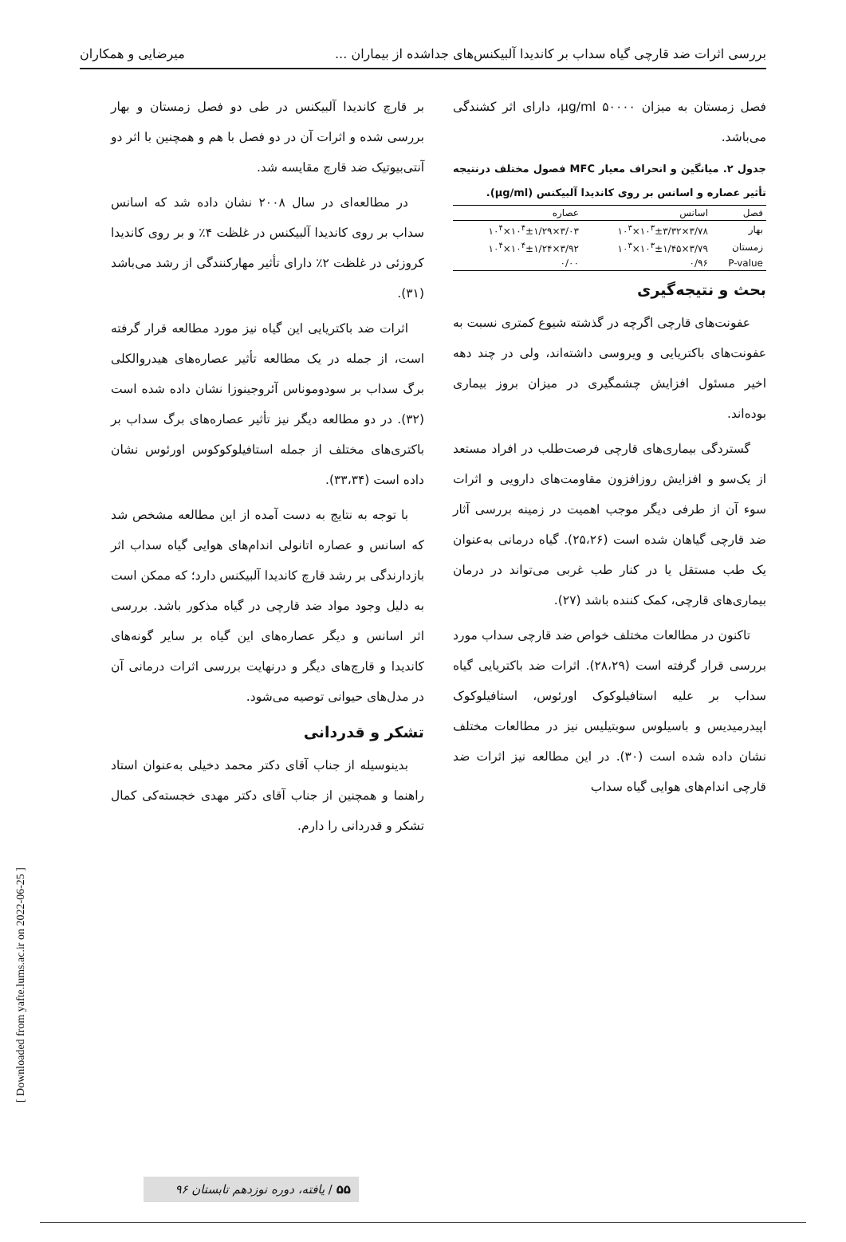بررسی اثرات ضد قارچی گیاه سداب بر کاندیدا آلبیکنس‌های جداشده از بیماران ... میرضایی و همکاران
فصل زمستان به میزان µg/ml ۵۰۰۰۰، دارای اثر کشندگی می‌باشد.
جدول ۲. میانگین و انحراف معیار MFC فصول مختلف درنتیجه تأثیر عصاره و اسانس بر روی کاندیدا آلبیکنس (µg/ml).
| فصل | اسانس | عصاره |
| --- | --- | --- |
| بهار | ۳/۷۸×۱۰<sup>۳</sup>±۳/۳۲×۱۰<sup>۳</sup> | ۳/۰۳×۱۰<sup>۴</sup>±۱/۲۹×۱۰<sup>۴</sup> |
| زمستان | ۳/۷۹×۱۰<sup>۳</sup>±۱/۴۵×۱۰<sup>۳</sup> | ۳/۹۲×۱۰<sup>۴</sup>±۱/۲۴×۱۰<sup>۴</sup> |
| P-value | ۰/۹۶ | ۰/۰۰ |
بحث و نتیجه‌گیری
عفونت‌های قارچی اگرچه در گذشته شیوع کمتری نسبت به عفونت‌های باکتریایی و ویروسی داشته‌اند، ولی در چند دهه اخیر مسئول افزایش چشمگیری در میزان بروز بیماری بوده‌اند.
گستردگی بیماری‌های قارچی فرصت‌طلب در افراد مستعد از یک‌سو و افزایش روزافزون مقاومت‌های دارویی و اثرات سوء آن از طرفی دیگر موجب اهمیت در زمینه بررسی آثار ضد قارچی گیاهان شده است (۲۵،۲۶). گیاه درمانی به‌عنوان یک طب مستقل یا در کنار طب غربی می‌تواند در درمان بیماری‌های قارچی، کمک کننده باشد (۲۷).
تاکنون در مطالعات مختلف خواص ضد قارچی سداب مورد بررسی قرار گرفته است (۲۸،۲۹). اثرات ضد باکتریایی گیاه سداب بر علیه استافیلوکوک اورئوس، استافیلوکوک اپیدرمیدیس و باسیلوس سوبتیلیس نیز در مطالعات مختلف نشان داده شده است (۳۰). در این مطالعه نیز اثرات ضد قارچی اندام‌های هوایی گیاه سداب
بر قارچ کاندیدا آلبیکنس در طی دو فصل زمستان و بهار بررسی شده و اثرات آن در دو فصل با هم و همچنین با اثر دو آنتی‌بیوتیک ضد قارچ مقایسه شد.
در مطالعه‌ای در سال ۲۰۰۸ نشان داده شد که اسانس سداب بر روی کاندیدا آلبیکنس در غلظت ۴٪ و بر روی کاندیدا کروزئی در غلظت ۲٪ دارای تأثیر مهارکنندگی از رشد می‌باشد (۳۱).
اثرات ضد باکتریایی این گیاه نیز مورد مطالعه قرار گرفته است، از جمله در یک مطالعه تأثیر عصاره‌های هیدروالکلی برگ سداب بر سودوموناس آئروجینوزا نشان داده شده است (۳۲). در دو مطالعه دیگر نیز تأثیر عصاره‌های برگ سداب بر باکتری‌های مختلف از جمله استافیلوکوکوس اورئوس نشان داده است (۳۳،۳۴).
با توجه به نتایج به دست آمده از این مطالعه مشخص شد که اسانس و عصاره اتانولی اندام‌های هوایی گیاه سداب اثر بازدارندگی بر رشد قارچ کاندیدا آلبیکنس دارد؛ که ممکن است به دلیل وجود مواد ضد قارچی در گیاه مذکور باشد. بررسی اثر اسانس و دیگر عصاره‌های این گیاه بر سایر گونه‌های کاندیدا و قارچ‌های دیگر و درنهایت بررسی اثرات درمانی آن در مدل‌های حیوانی توصیه می‌شود.
تشکر و قدردانی
بدینوسیله از جناب آقای دکتر محمد دخیلی به‌عنوان استاد راهنما و همچنین از جناب آقای دکتر مهدی خجسته‌کی کمال تشکر و قدردانی را دارم.
[ Downloaded from yafte.lums.ac.ir on 2022-06-25 ]
۵۵ / یافته، دوره نوزدهم تابستان ۹۶